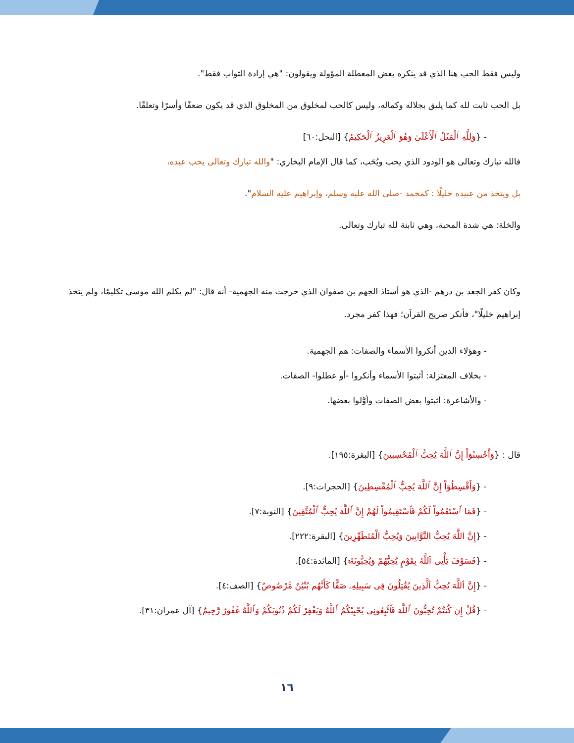وليس فقط الحب هنا الذي قد ينكره بعض المعطلة المؤولة ويقولون: "هي إرادة الثواب فقط".
بل الحب ثابت لله كما يليق بجلاله وكماله، وليس كالحب لمخلوق من المخلوق الذي قد يكون ضعفًا وأسرًا وتعلقًا.
- {وَلِلَّهِ ٱلْمَثَلُ ٱلْأَعْلَىٰ وَهُوَ ٱلْعَزِيزُ ٱلْحَكِيمُ} [النحل:٦٠]
فالله تبارك وتعالى هو الودود الذي يحب ويُحَب، كما قال الإمام البخاري: "والله تبارك وتعالى يحب عبده،
بل ويتخذ من عبيده خليلًا : كمحمد -صلى الله عليه وسلم، وإبراهيم عليه السلام".
والخلة: هي شدة المحبة، وهي ثابتة لله تبارك وتعالى.
وكان كفر الجعد بن درهم -الذي هو أستاذ الجهم بن صفوان الذي خرجت منه الجهمية- أنه قال: "لم يكلم الله موسى تكليمًا، ولم يتخذ إبراهيم خليلًا"، فأنكر صريح القرآن؛ فهذا كفر مجرد.
- وهؤلاء الذين أنكروا الأسماء والصفات: هم الجهمية.
- بخلاف المعتزلة: أثبتوا الأسماء وأنكروا -أو عطلوا- الصفات.
- والأشاعرة: أثبتوا بعض الصفات وأوَّلوا بعضها.
قال : {وَأَحْسِنُوٓاْ إِنَّ ٱللَّهَ يُحِبُّ ٱلْمُحْسِنِينَ} [البقرة:١٩٥].
- {وَأَقْسِطُوٓاْ إِنَّ ٱللَّهَ يُحِبُّ ٱلْمُقْسِطِينَ} [الحجرات:٩].
- {فَمَا ٱسْتَقَٰمُواْ لَكُمْ فَٱسْتَقِيمُواْ لَهُمْ إِنَّ ٱللَّهَ يُحِبُّ ٱلْمُتَّقِينَ} [التوبة:٧].
- {إِنَّ اللَّهَ يُحِبُّ التَّوَّابِينَ وَيُحِبُّ الْمُتَطَهِّرِينَ} [البقرة:٢٢٢].
- {فَسَوْفَ يَأْتِى ٱللَّهُ بِقَوْمٍ يُحِبُّهُمْ وَيُحِبُّونَهُۥٓ} [المائدة:٥٤].
- {إِنَّ ٱللَّهَ يُحِبُّ ٱلَّذِينَ يُقَٰتِلُونَ فِى سَبِيلِهِۦ صَفًّا كَأَنَّهُم بُنْيَٰنٌ مَّرْصُوصٌ} [الصف:٤].
- {قُلْ إِن كُنتُمْ تُحِبُّونَ ٱللَّهَ فَٱتَّبِعُونِى يُحْبِبْكُمُ ٱللَّهُ وَيَغْفِرْ لَكُمْ ذُنُوبَكُمْ وَٱللَّهُ غَفُورٌ رَّحِيمٌ} [آل عمران:٣١].
١٦